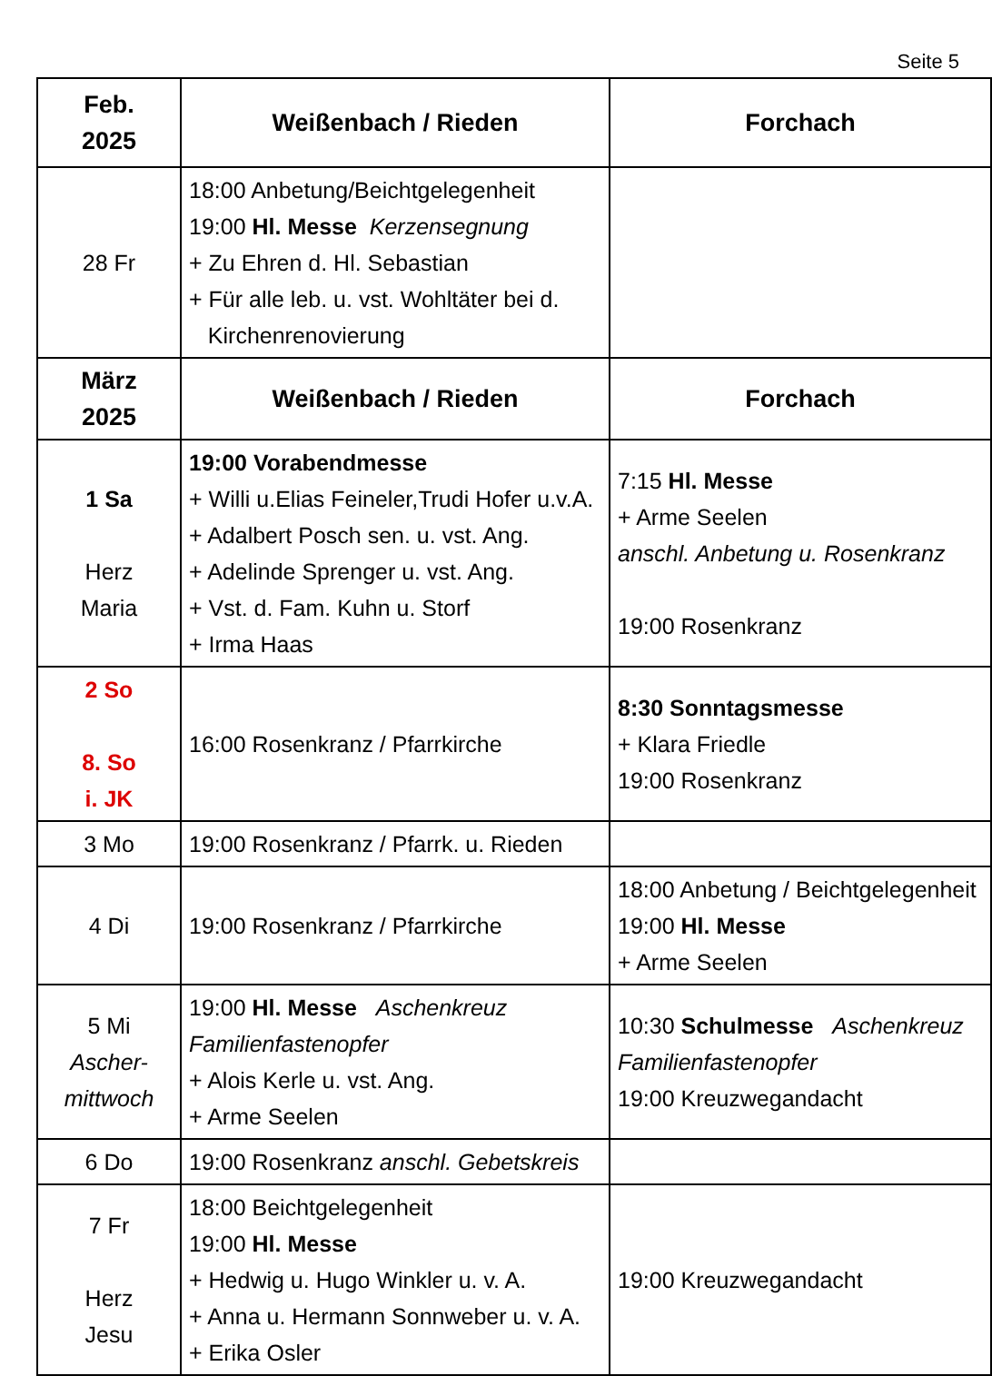Seite 5
| Feb. 2025 | Weißenbach / Rieden | Forchach |
| --- | --- | --- |
| 28 Fr | 18:00 Anbetung/Beichtgelegenheit 19:00 Hl. Messe Kerzensegnung + Zu Ehren d. Hl. Sebastian + Für alle leb. u. vst. Wohltäter bei d. Kirchenrenovierung | |
| März 2025 | Weißenbach / Rieden | Forchach |
| 1 Sa Herz Maria | 19:00 Vorabendmesse + Willi u.Elias Feineler,Trudi Hofer u.v.A. + Adalbert Posch sen. u. vst. Ang. + Adelinde Sprenger u. vst. Ang. + Vst. d. Fam. Kuhn u. Storf + Irma Haas | 7:15 Hl. Messe + Arme Seelen anschl. Anbetung u. Rosenkranz 19:00 Rosenkranz |
| 2 So 8. So i. JK | 16:00 Rosenkranz / Pfarrkirche | 8:30 Sonntagsmesse + Klara Friedle 19:00 Rosenkranz |
| 3 Mo | 19:00 Rosenkranz / Pfarrk. u. Rieden | |
| 4 Di | 19:00 Rosenkranz / Pfarrkirche | 18:00 Anbetung / Beichtgelegenheit 19:00 Hl. Messe + Arme Seelen |
| 5 Mi Ascher- mittwoch | 19:00 Hl. Messe Aschenkreuz Familienfastenopfer + Alois Kerle u. vst. Ang. + Arme Seelen | 10:30 Schulmesse Aschenkreuz Familienfastenopfer 19:00 Kreuzwegandacht |
| 6 Do | 19:00 Rosenkranz anschl. Gebetskreis | |
| 7 Fr Herz Jesu | 18:00 Beichtgelegenheit 19:00 Hl. Messe + Hedwig u. Hugo Winkler u. v. A. + Anna u. Hermann Sonnweber u. v. A. + Erika Osler | 19:00 Kreuzwegandacht |